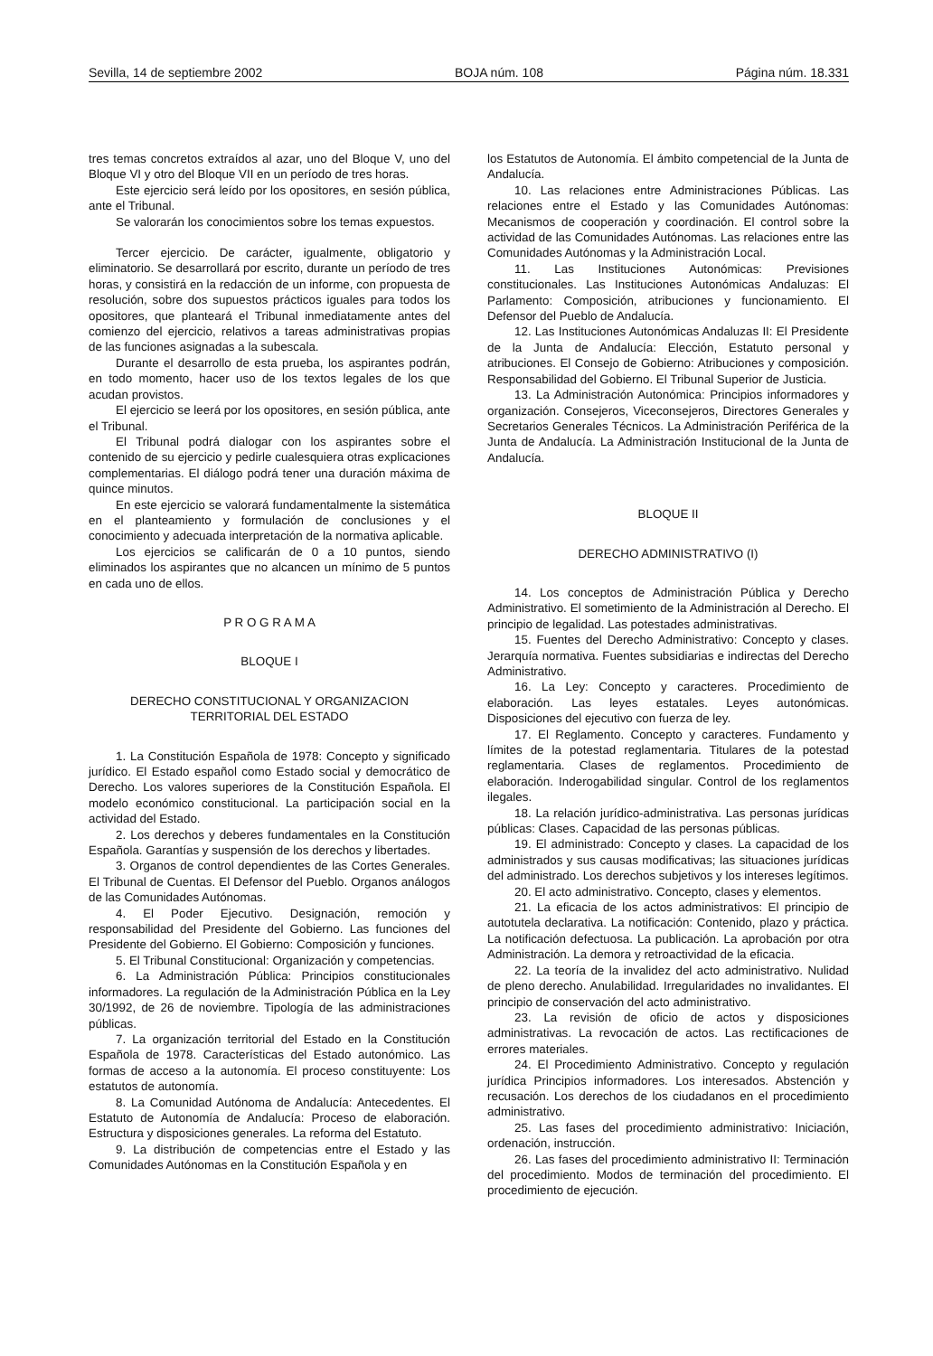Sevilla, 14 de septiembre 2002 BOJA núm. 108 Página núm. 18.331
tres temas concretos extraídos al azar, uno del Bloque V, uno del Bloque VI y otro del Bloque VII en un período de tres horas.
Este ejercicio será leído por los opositores, en sesión pública, ante el Tribunal.
Se valorarán los conocimientos sobre los temas expuestos.
Tercer ejercicio. De carácter, igualmente, obligatorio y eliminatorio. Se desarrollará por escrito, durante un período de tres horas, y consistirá en la redacción de un informe, con propuesta de resolución, sobre dos supuestos prácticos iguales para todos los opositores, que planteará el Tribunal inmediatamente antes del comienzo del ejercicio, relativos a tareas administrativas propias de las funciones asignadas a la subescala.
Durante el desarrollo de esta prueba, los aspirantes podrán, en todo momento, hacer uso de los textos legales de los que acudan provistos.
El ejercicio se leerá por los opositores, en sesión pública, ante el Tribunal.
El Tribunal podrá dialogar con los aspirantes sobre el contenido de su ejercicio y pedirle cualesquiera otras explicaciones complementarias. El diálogo podrá tener una duración máxima de quince minutos.
En este ejercicio se valorará fundamentalmente la sistemática en el planteamiento y formulación de conclusiones y el conocimiento y adecuada interpretación de la normativa aplicable.
Los ejercicios se calificarán de 0 a 10 puntos, siendo eliminados los aspirantes que no alcancen un mínimo de 5 puntos en cada uno de ellos.
P R O G R A M A
BLOQUE I
DERECHO CONSTITUCIONAL Y ORGANIZACION
TERRITORIAL DEL ESTADO
1. La Constitución Española de 1978: Concepto y significado jurídico. El Estado español como Estado social y democrático de Derecho. Los valores superiores de la Constitución Española. El modelo económico constitucional. La participación social en la actividad del Estado.
2. Los derechos y deberes fundamentales en la Constitución Española. Garantías y suspensión de los derechos y libertades.
3. Organos de control dependientes de las Cortes Generales. El Tribunal de Cuentas. El Defensor del Pueblo. Organos análogos de las Comunidades Autónomas.
4. El Poder Ejecutivo. Designación, remoción y responsabilidad del Presidente del Gobierno. Las funciones del Presidente del Gobierno. El Gobierno: Composición y funciones.
5. El Tribunal Constitucional: Organización y competencias.
6. La Administración Pública: Principios constitucionales informadores. La regulación de la Administración Pública en la Ley 30/1992, de 26 de noviembre. Tipología de las administraciones públicas.
7. La organización territorial del Estado en la Constitución Española de 1978. Características del Estado autonómico. Las formas de acceso a la autonomía. El proceso constituyente: Los estatutos de autonomía.
8. La Comunidad Autónoma de Andalucía: Antecedentes. El Estatuto de Autonomía de Andalucía: Proceso de elaboración. Estructura y disposiciones generales. La reforma del Estatuto.
9. La distribución de competencias entre el Estado y las Comunidades Autónomas en la Constitución Española y en
los Estatutos de Autonomía. El ámbito competencial de la Junta de Andalucía.
10. Las relaciones entre Administraciones Públicas. Las relaciones entre el Estado y las Comunidades Autónomas: Mecanismos de cooperación y coordinación. El control sobre la actividad de las Comunidades Autónomas. Las relaciones entre las Comunidades Autónomas y la Administración Local.
11. Las Instituciones Autonómicas: Previsiones constitucionales. Las Instituciones Autonómicas Andaluzas: El Parlamento: Composición, atribuciones y funcionamiento. El Defensor del Pueblo de Andalucía.
12. Las Instituciones Autonómicas Andaluzas II: El Presidente de la Junta de Andalucía: Elección, Estatuto personal y atribuciones. El Consejo de Gobierno: Atribuciones y composición. Responsabilidad del Gobierno. El Tribunal Superior de Justicia.
13. La Administración Autonómica: Principios informadores y organización. Consejeros, Viceconsejeros, Directores Generales y Secretarios Generales Técnicos. La Administración Periférica de la Junta de Andalucía. La Administración Institucional de la Junta de Andalucía.
BLOQUE II
DERECHO ADMINISTRATIVO (I)
14. Los conceptos de Administración Pública y Derecho Administrativo. El sometimiento de la Administración al Derecho. El principio de legalidad. Las potestades administrativas.
15. Fuentes del Derecho Administrativo: Concepto y clases. Jerarquía normativa. Fuentes subsidiarias e indirectas del Derecho Administrativo.
16. La Ley: Concepto y caracteres. Procedimiento de elaboración. Las leyes estatales. Leyes autonómicas. Disposiciones del ejecutivo con fuerza de ley.
17. El Reglamento. Concepto y caracteres. Fundamento y límites de la potestad reglamentaria. Titulares de la potestad reglamentaria. Clases de reglamentos. Procedimiento de elaboración. Inderogabilidad singular. Control de los reglamentos ilegales.
18. La relación jurídico-administrativa. Las personas jurídicas públicas: Clases. Capacidad de las personas públicas.
19. El administrado: Concepto y clases. La capacidad de los administrados y sus causas modificativas; las situaciones jurídicas del administrado. Los derechos subjetivos y los intereses legítimos.
20. El acto administrativo. Concepto, clases y elementos.
21. La eficacia de los actos administrativos: El principio de autotutela declarativa. La notificación: Contenido, plazo y práctica. La notificación defectuosa. La publicación. La aprobación por otra Administración. La demora y retroactividad de la eficacia.
22. La teoría de la invalidez del acto administrativo. Nulidad de pleno derecho. Anulabilidad. Irregularidades no invalidantes. El principio de conservación del acto administrativo.
23. La revisión de oficio de actos y disposiciones administrativas. La revocación de actos. Las rectificaciones de errores materiales.
24. El Procedimiento Administrativo. Concepto y regulación jurídica Principios informadores. Los interesados. Abstención y recusación. Los derechos de los ciudadanos en el procedimiento administrativo.
25. Las fases del procedimiento administrativo: Iniciación, ordenación, instrucción.
26. Las fases del procedimiento administrativo II: Terminación del procedimiento. Modos de terminación del procedimiento. El procedimiento de ejecución.